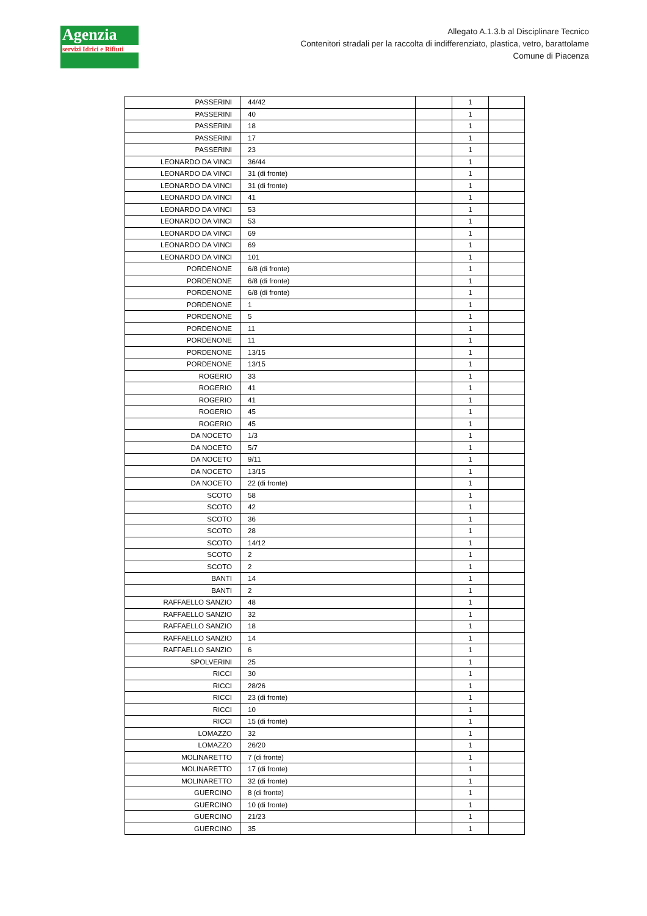Agenzia
servizi Idrici e Rifiuti
Allegato A.1.3.b al Disciplinare Tecnico
Contenitori stradali per la raccolta di indifferenziato, plastica, vetro, barattolame
Comune di Piacenza
| PASSERINI | 44/42 | | 1 | |
| PASSERINI | 40 | | 1 | |
| PASSERINI | 18 | | 1 | |
| PASSERINI | 17 | | 1 | |
| PASSERINI | 23 | | 1 | |
| LEONARDO DA VINCI | 36/44 | | 1 | |
| LEONARDO DA VINCI | 31 (di fronte) | | 1 | |
| LEONARDO DA VINCI | 31 (di fronte) | | 1 | |
| LEONARDO DA VINCI | 41 | | 1 | |
| LEONARDO DA VINCI | 53 | | 1 | |
| LEONARDO DA VINCI | 53 | | 1 | |
| LEONARDO DA VINCI | 69 | | 1 | |
| LEONARDO DA VINCI | 69 | | 1 | |
| LEONARDO DA VINCI | 101 | | 1 | |
| PORDENONE | 6/8 (di fronte) | | 1 | |
| PORDENONE | 6/8 (di fronte) | | 1 | |
| PORDENONE | 6/8 (di fronte) | | 1 | |
| PORDENONE | 1 | | 1 | |
| PORDENONE | 5 | | 1 | |
| PORDENONE | 11 | | 1 | |
| PORDENONE | 11 | | 1 | |
| PORDENONE | 13/15 | | 1 | |
| PORDENONE | 13/15 | | 1 | |
| ROGERIO | 33 | | 1 | |
| ROGERIO | 41 | | 1 | |
| ROGERIO | 41 | | 1 | |
| ROGERIO | 45 | | 1 | |
| ROGERIO | 45 | | 1 | |
| DA NOCETO | 1/3 | | 1 | |
| DA NOCETO | 5/7 | | 1 | |
| DA NOCETO | 9/11 | | 1 | |
| DA NOCETO | 13/15 | | 1 | |
| DA NOCETO | 22 (di fronte) | | 1 | |
| SCOTO | 58 | | 1 | |
| SCOTO | 42 | | 1 | |
| SCOTO | 36 | | 1 | |
| SCOTO | 28 | | 1 | |
| SCOTO | 14/12 | | 1 | |
| SCOTO | 2 | | 1 | |
| SCOTO | 2 | | 1 | |
| BANTI | 14 | | 1 | |
| BANTI | 2 | | 1 | |
| RAFFAELLO SANZIO | 48 | | 1 | |
| RAFFAELLO SANZIO | 32 | | 1 | |
| RAFFAELLO SANZIO | 18 | | 1 | |
| RAFFAELLO SANZIO | 14 | | 1 | |
| RAFFAELLO SANZIO | 6 | | 1 | |
| SPOLVERINI | 25 | | 1 | |
| RICCI | 30 | | 1 | |
| RICCI | 28/26 | | 1 | |
| RICCI | 23 (di fronte) | | 1 | |
| RICCI | 10 | | 1 | |
| RICCI | 15 (di fronte) | | 1 | |
| LOMAZZO | 32 | | 1 | |
| LOMAZZO | 26/20 | | 1 | |
| MOLINARETTO | 7 (di fronte) | | 1 | |
| MOLINARETTO | 17 (di fronte) | | 1 | |
| MOLINARETTO | 32 (di fronte) | | 1 | |
| GUERCINO | 8 (di fronte) | | 1 | |
| GUERCINO | 10 (di fronte) | | 1 | |
| GUERCINO | 21/23 | | 1 | |
| GUERCINO | 35 | | 1 | |